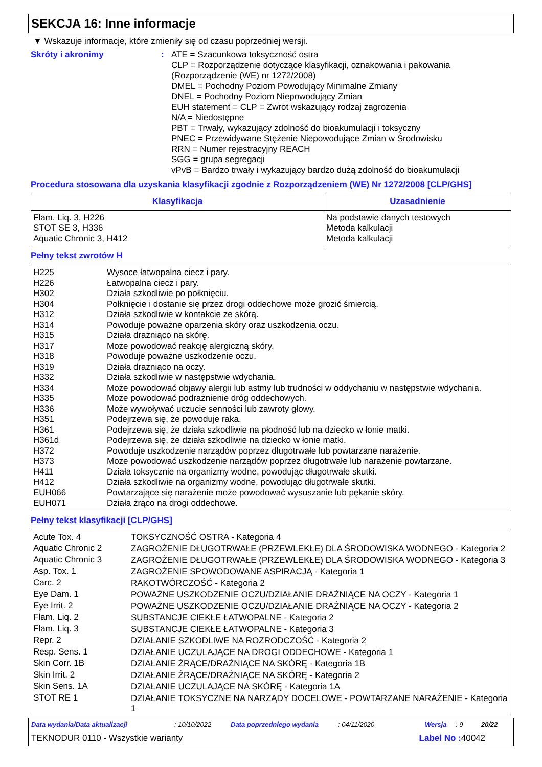SEKCJA 16: Inne informacje
▼ Wskazuje informacje, które zmieniły się od czasu poprzedniej wersji.
Skróty i akronimy : ATE = Szacunkowa toksyczność ostra
CLP = Rozporządzenie dotyczące klasyfikacji, oznakowania i pakowania
(Rozporządzenie (WE) nr 1272/2008)
DMEL = Pochodny Poziom Powodujący Minimalne Zmiany
DNEL = Pochodny Poziom Niepowodujący Zmian
EUH statement = CLP = Zwrot wskazujący rodzaj zagrożenia
N/A = Niedostępne
PBT = Trwały, wykazujący zdolność do bioakumulacji i toksyczny
PNEC = Przewidywane Stężenie Niepowodujące Zmian w Środowisku
RRN = Numer rejestracyjny REACH
SGG = grupa segregacji
vPvB = Bardzo trwały i wykazujący bardzo dużą zdolność do bioakumulacji
Procedura stosowana dla uzyskania klasyfikacji zgodnie z Rozporządzeniem (WE) Nr 1272/2008 [CLP/GHS]
| Klasyfikacja | Uzasadnienie |
| --- | --- |
| Flam. Liq. 3, H226 STOT SE 3, H336 Aquatic Chronic 3, H412 | Na podstawie danych testowych Metoda kalkulacji Metoda kalkulacji |
Pełny tekst zwrotów H
| H225 H226 H302 H304 H312 H314 H315 H317 H318 H319 H332 H334 H335 H336 H351 H361 H361d H372 H373 H411 H412 EUH066 EUH071 | Wysoce łatwopalna ciecz i pary. Łatwopalna ciecz i pary. Działa szkodliwie po połknięciu. Połknięcie i dostanie się przez drogi oddechowe może grozić śmiercią. Działa szkodliwie w kontakcie ze skórą. Powoduje poważne oparzenia skóry oraz uszkodzenia oczu. Działa drażniąco na skórę. Może powodować reakcję alergiczną skóry. Powoduje poważne uszkodzenie oczu. Działa drażniąco na oczy. Działa szkodliwie w następstwie wdychania. Może powodować objawy alergii lub astmy lub trudności w oddychaniu w następstwie wdychania. Może powodować podrażnienie dróg oddechowych. Może wywoływać uczucie senności lub zawroty głowy. Podejrzewa się, że powoduje raka. Podejrzewa się, że działa szkodliwie na płodność lub na dziecko w łonie matki. Podejrzewa się, że działa szkodliwie na dziecko w łonie matki. Powoduje uszkodzenie narządów poprzez długotrwałe lub powtarzane narażenie. Może powodować uszkodzenie narządów poprzez długotrwałe lub narażenie powtarzane. Działa toksycznie na organizmy wodne, powodując długotrwałe skutki. Działa szkodliwie na organizmy wodne, powodując długotrwałe skutki. Powtarzające się narażenie może powodować wysuszanie lub pękanie skóry. Działa żrąco na drogi oddechowe. |
Pełny tekst klasyfikacji [CLP/GHS]
| Acute Tox. 4 | TOKSYCZNOŚĆ OSTRA - Kategoria 4 |
| Aquatic Chronic 2 | ZAGROŻENIE DŁUGOTRWAŁE (PRZEWLEKŁE) DLA ŚRODOWISKA WODNEGO - Kategoria 2 |
| Aquatic Chronic 3 | ZAGROŻENIE DŁUGOTRWAŁE (PRZEWLEKŁE) DLA ŚRODOWISKA WODNEGO - Kategoria 3 |
| Asp. Tox. 1 | ZAGROŻENIE SPOWODOWANE ASPIRACJĄ - Kategoria 1 |
| Carc. 2 | RAKOTWÓRCZOŚĆ - Kategoria 2 |
| Eye Dam. 1 | POWAŻNE USZKODZENIE OCZU/DZIAŁANIE DRAŻNIĄCE NA OCZY - Kategoria 1 |
| Eye Irrit. 2 | POWAŻNE USZKODZENIE OCZU/DZIAŁANIE DRAŻNIĄCE NA OCZY - Kategoria 2 |
| Flam. Liq. 2 | SUBSTANCJE CIEKŁE ŁATWOPALNE - Kategoria 2 |
| Flam. Liq. 3 | SUBSTANCJE CIEKŁE ŁATWOPALNE - Kategoria 3 |
| Repr. 2 | DZIAŁANIE SZKODLIWE NA ROZRODCZOŚĆ - Kategoria 2 |
| Resp. Sens. 1 | DZIAŁANIE UCZULAJĄCE NA DROGI ODDECHOWE - Kategoria 1 |
| Skin Corr. 1B | DZIAŁANIE ŻRĄCE/DRAŻNIĄCE NA SKÓRĘ - Kategoria 1B |
| Skin Irrit. 2 | DZIAŁANIE ŻRĄCE/DRAŻNIĄCE NA SKÓRĘ - Kategoria 2 |
| Skin Sens. 1A | DZIAŁANIE UCZULAJĄCE NA SKÓRĘ - Kategoria 1A |
| STOT RE 1 | DZIAŁANIE TOKSYCZNE NA NARZĄDY DOCELOWE - POWTARZANE NARAŻENIE - Kategoria 1 |
Data wydania/Data aktualizacji: 10/10/2022 Data poprzedniego wydania: 04/11/2020 Wersja: 9 20/22
TEKNODUR 0110 - Wszystkie warianty Label No : 40042